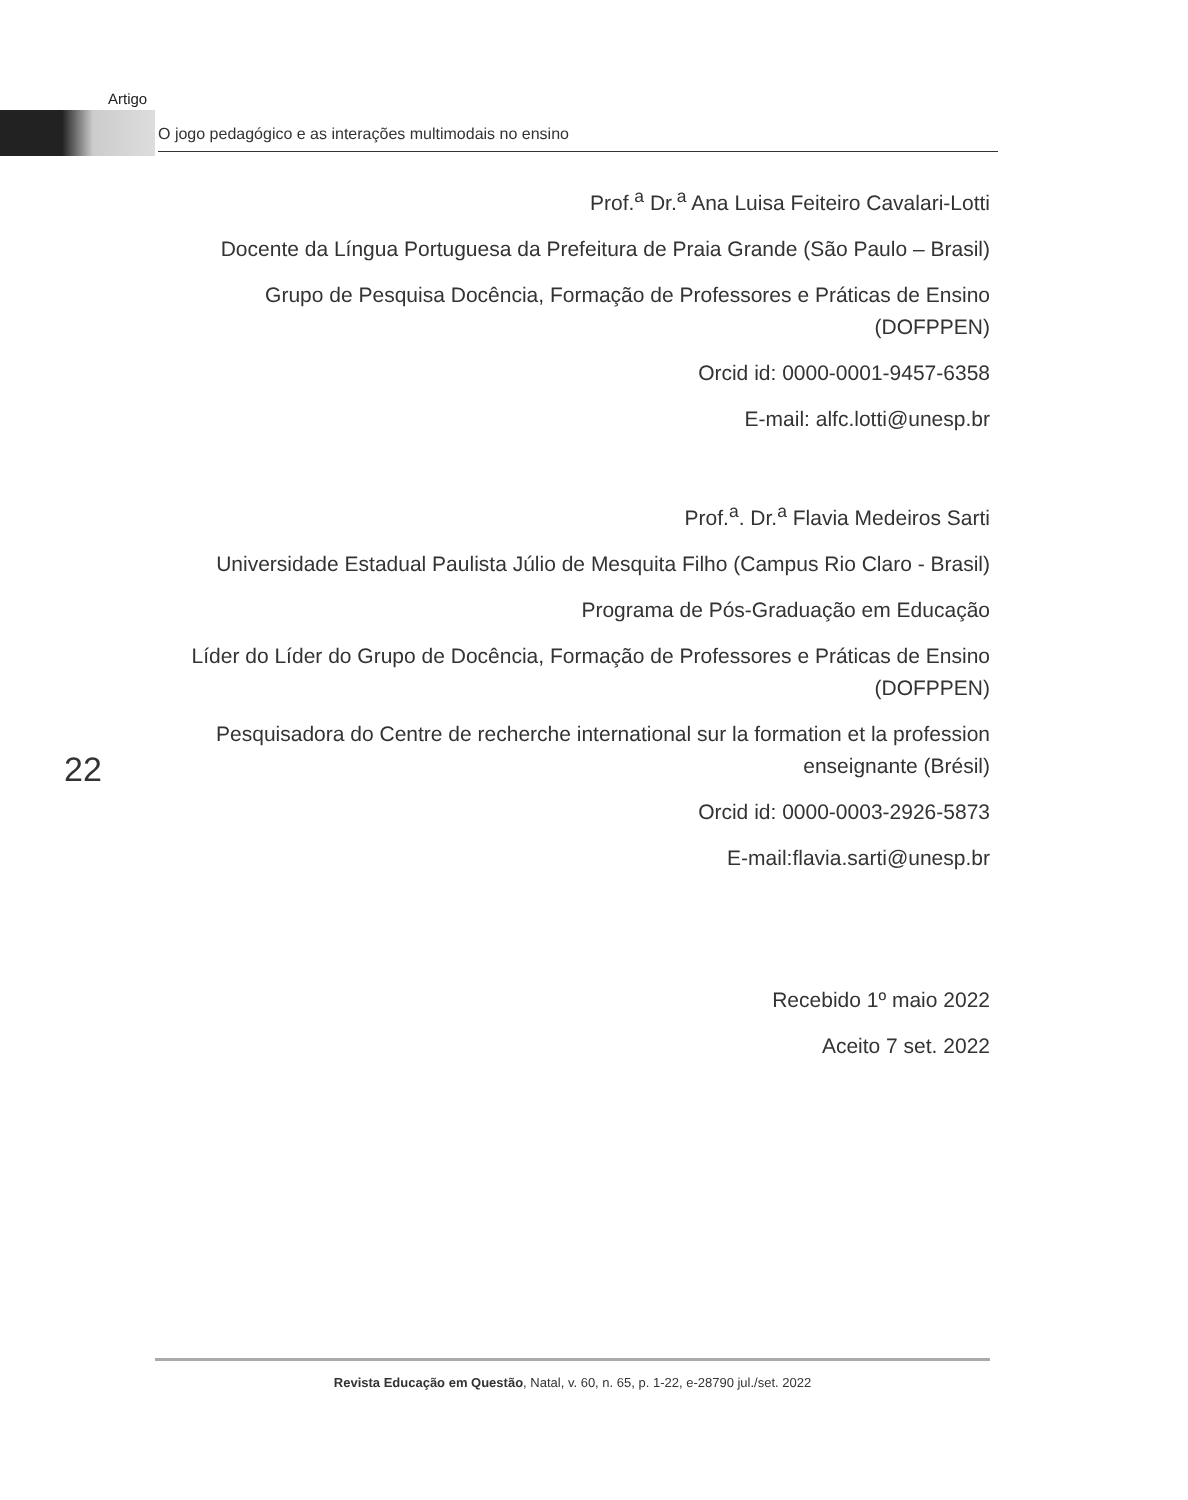Artigo
O jogo pedagógico e as interações multimodais no ensino
Prof.<sup>a</sup> Dr.<sup>a</sup> Ana Luisa Feiteiro Cavalari-Lotti
Docente da Língua Portuguesa da Prefeitura de Praia Grande (São Paulo – Brasil)
Grupo de Pesquisa Docência, Formação de Professores e Práticas de Ensino (DOFPPEN)
Orcid id: 0000-0001-9457-6358
E-mail: alfc.lotti@unesp.br
Prof.<sup>a</sup>. Dr.<sup>a</sup> Flavia Medeiros Sarti
Universidade Estadual Paulista Júlio de Mesquita Filho (Campus Rio Claro - Brasil)
Programa de Pós-Graduação em Educação
Líder do Líder do Grupo de Docência, Formação de Professores e Práticas de Ensino (DOFPPEN)
Pesquisadora do Centre de recherche international sur la formation et la profession enseignante (Brésil)
Orcid id: 0000-0003-2926-5873
E-mail:flavia.sarti@unesp.br
Recebido 1º maio 2022
Aceito 7 set. 2022
22
Revista Educação em Questão, Natal, v. 60, n. 65, p. 1-22, e-28790 jul./set. 2022